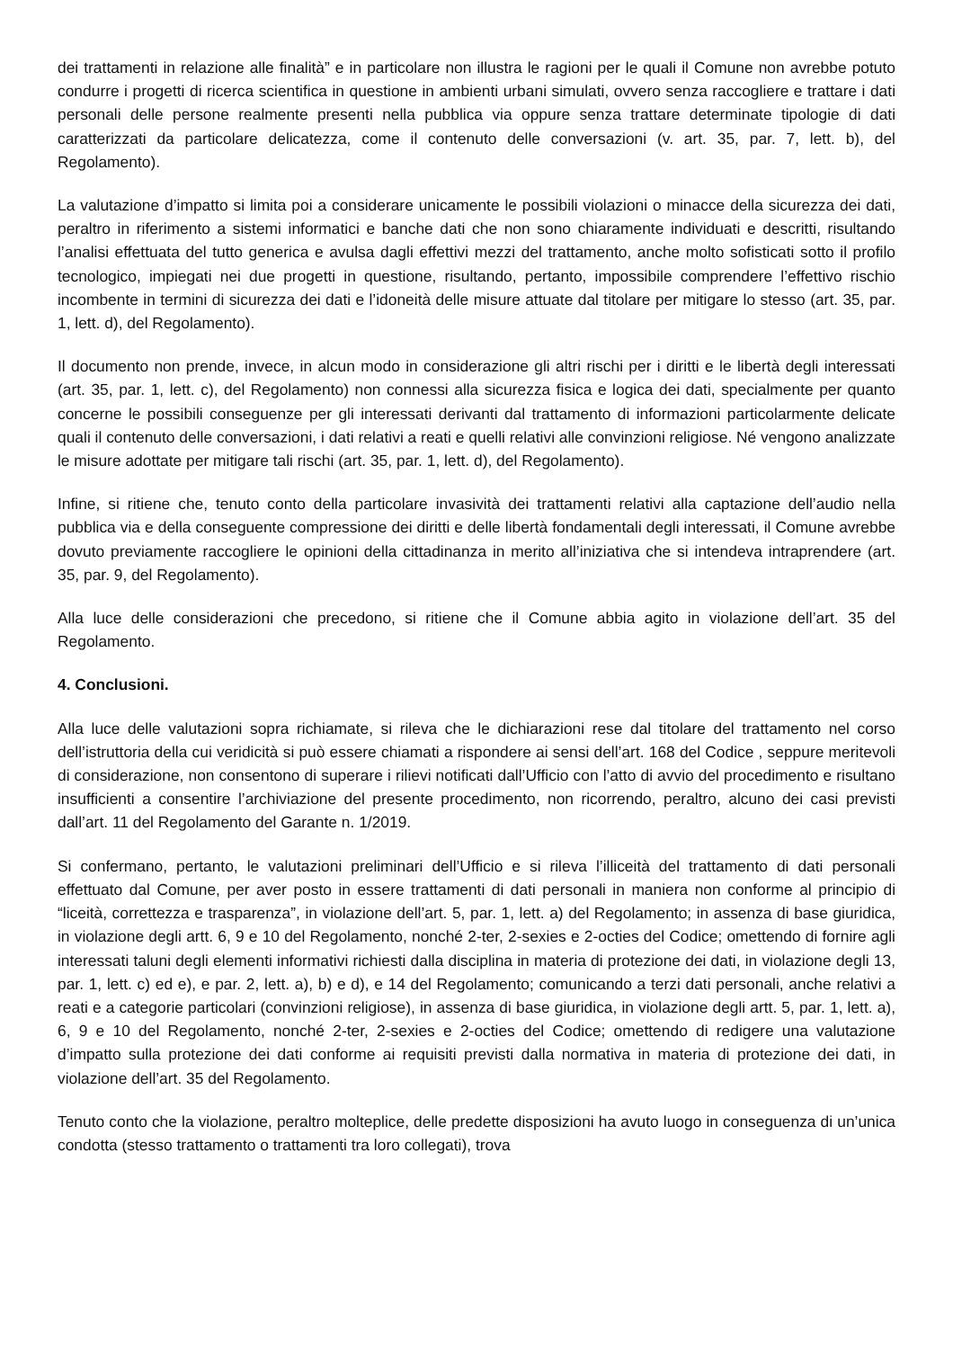dei trattamenti in relazione alle finalità” e in particolare non illustra le ragioni per le quali il Comune non avrebbe potuto condurre i progetti di ricerca scientifica in questione in ambienti urbani simulati, ovvero senza raccogliere e trattare i dati personali delle persone realmente presenti nella pubblica via oppure senza trattare determinate tipologie di dati caratterizzati da particolare delicatezza, come il contenuto delle conversazioni (v. art. 35, par. 7, lett. b), del Regolamento).
La valutazione d’impatto si limita poi a considerare unicamente le possibili violazioni o minacce della sicurezza dei dati, peraltro in riferimento a sistemi informatici e banche dati che non sono chiaramente individuati e descritti, risultando l’analisi effettuata del tutto generica e avulsa dagli effettivi mezzi del trattamento, anche molto sofisticati sotto il profilo tecnologico, impiegati nei due progetti in questione, risultando, pertanto, impossibile comprendere l’effettivo rischio incombente in termini di sicurezza dei dati e l’idoneità delle misure attuate dal titolare per mitigare lo stesso (art. 35, par. 1, lett. d), del Regolamento).
Il documento non prende, invece, in alcun modo in considerazione gli altri rischi per i diritti e le libertà degli interessati (art. 35, par. 1, lett. c), del Regolamento) non connessi alla sicurezza fisica e logica dei dati, specialmente per quanto concerne le possibili conseguenze per gli interessati derivanti dal trattamento di informazioni particolarmente delicate quali il contenuto delle conversazioni, i dati relativi a reati e quelli relativi alle convinzioni religiose. Né vengono analizzate le misure adottate per mitigare tali rischi (art. 35, par. 1, lett. d), del Regolamento).
Infine, si ritiene che, tenuto conto della particolare invasività dei trattamenti relativi alla captazione dell’audio nella pubblica via e della conseguente compressione dei diritti e delle libertà fondamentali degli interessati, il Comune avrebbe dovuto previamente raccogliere le opinioni della cittadinanza in merito all’iniziativa che si intendeva intraprendere (art. 35, par. 9, del Regolamento).
Alla luce delle considerazioni che precedono, si ritiene che il Comune abbia agito in violazione dell’art. 35 del Regolamento.
4. Conclusioni.
Alla luce delle valutazioni sopra richiamate, si rileva che le dichiarazioni rese dal titolare del trattamento nel corso dell’istruttoria della cui veridicità si può essere chiamati a rispondere ai sensi dell’art. 168 del Codice , seppure meritevoli di considerazione, non consentono di superare i rilievi notificati dall’Ufficio con l’atto di avvio del procedimento e risultano insufficienti a consentire l’archiviazione del presente procedimento, non ricorrendo, peraltro, alcuno dei casi previsti dall’art. 11 del Regolamento del Garante n. 1/2019.
Si confermano, pertanto, le valutazioni preliminari dell’Ufficio e si rileva l’illiceità del trattamento di dati personali effettuato dal Comune, per aver posto in essere trattamenti di dati personali in maniera non conforme al principio di “liceità, correttezza e trasparenza”, in violazione dell’art. 5, par. 1, lett. a) del Regolamento; in assenza di base giuridica, in violazione degli artt. 6, 9 e 10 del Regolamento, nonché 2-ter, 2-sexies e 2-octies del Codice; omettendo di fornire agli interessati taluni degli elementi informativi richiesti dalla disciplina in materia di protezione dei dati, in violazione degli 13, par. 1, lett. c) ed e), e par. 2, lett. a), b) e d), e 14 del Regolamento; comunicando a terzi dati personali, anche relativi a reati e a categorie particolari (convinzioni religiose), in assenza di base giuridica, in violazione degli artt. 5, par. 1, lett. a), 6, 9 e 10 del Regolamento, nonché 2-ter, 2-sexies e 2-octies del Codice; omettendo di redigere una valutazione d’impatto sulla protezione dei dati conforme ai requisiti previsti dalla normativa in materia di protezione dei dati, in violazione dell’art. 35 del Regolamento.
Tenuto conto che la violazione, peraltro molteplice, delle predette disposizioni ha avuto luogo in conseguenza di un’unica condotta (stesso trattamento o trattamenti tra loro collegati), trova